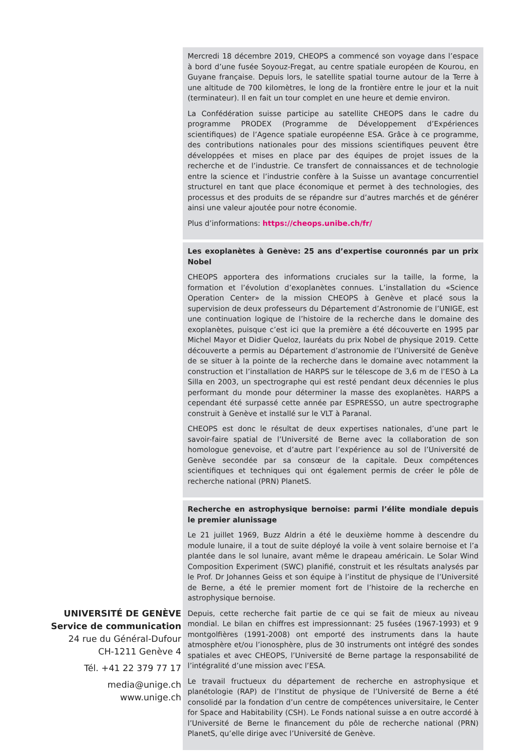UNIVERSITÉ DE GENÈVE
Service de communication
24 rue du Général-Dufour
CH-1211 Genève 4
Tél. +41 22 379 77 17
media@unige.ch
www.unige.ch
Mercredi 18 décembre 2019, CHEOPS a commencé son voyage dans l’espace à bord d’une fusée Soyouz-Fregat, au centre spatiale européen de Kourou, en Guyane française. Depuis lors, le satellite spatial tourne autour de la Terre à une altitude de 700 kilomètres, le long de la frontière entre le jour et la nuit (terminateur). Il en fait un tour complet en une heure et demie environ.
La Confédération suisse participe au satellite CHEOPS dans le cadre du programme PRODEX (Programme de Développement d’Expériences scientifiques) de l’Agence spatiale européenne ESA. Grâce à ce programme, des contributions nationales pour des missions scientifiques peuvent être développées et mises en place par des équipes de projet issues de la recherche et de l’industrie. Ce transfert de connaissances et de technologie entre la science et l’industrie confère à la Suisse un avantage concurrentiel structurel en tant que place économique et permet à des technologies, des processus et des produits de se répandre sur d’autres marchés et de générer ainsi une valeur ajoutée pour notre économie.
Plus d’informations: https://cheops.unibe.ch/fr/
Les exoplanètes à Genève: 25 ans d’expertise couronnés par un prix Nobel
CHEOPS apportera des informations cruciales sur la taille, la forme, la formation et l’évolution d’exoplanètes connues. L’installation du «Science Operation Center» de la mission CHEOPS à Genève et placé sous la supervision de deux professeurs du Département d’Astronomie de l’UNIGE, est une continuation logique de l’histoire de la recherche dans le domaine des exoplanètes, puisque c’est ici que la première a été découverte en 1995 par Michel Mayor et Didier Queloz, lauréats du prix Nobel de physique 2019. Cette découverte a permis au Département d’astronomie de l’Université de Genève de se situer à la pointe de la recherche dans le domaine avec notamment la construction et l’installation de HARPS sur le télescope de 3,6 m de l’ESO à La Silla en 2003, un spectrographe qui est resté pendant deux décennies le plus performant du monde pour déterminer la masse des exoplanètes. HARPS a cependant été surpassé cette année par ESPRESSO, un autre spectrographe construit à Genève et installé sur le VLT à Paranal.
CHEOPS est donc le résultat de deux expertises nationales, d’une part le savoir-faire spatial de l’Université de Berne avec la collaboration de son homologue genevoise, et d’autre part l’expérience au sol de l’Université de Genève secondée par sa consœur de la capitale. Deux compétences scientifiques et techniques qui ont également permis de créer le pôle de recherche national (PRN) PlanetS.
Recherche en astrophysique bernoise: parmi l’élite mondiale depuis le premier alunissage
Le 21 juillet 1969, Buzz Aldrin a été le deuxième homme à descendre du module lunaire, il a tout de suite déployé la voile à vent solaire bernoise et l’a plantée dans le sol lunaire, avant même le drapeau américain. Le Solar Wind Composition Experiment (SWC) planifié, construit et les résultats analysés par le Prof. Dr Johannes Geiss et son équipe à l’institut de physique de l’Université de Berne, a été le premier moment fort de l’histoire de la recherche en astrophysique bernoise.
Depuis, cette recherche fait partie de ce qui se fait de mieux au niveau mondial. Le bilan en chiffres est impressionnant: 25 fusées (1967-1993) et 9 montgolfières (1991-2008) ont emporté des instruments dans la haute atmosphère et/ou l’ionosphère, plus de 30 instruments ont intégré des sondes spatiales et avec CHEOPS, l’Université de Berne partage la responsabilité de l’intégralité d’une mission avec l’ESA.
Le travail fructueux du département de recherche en astrophysique et planétologie (RAP) de l’Institut de physique de l’Université de Berne a été consolidé par la fondation d’un centre de compétences universitaire, le Center for Space and Habitability (CSH). Le Fonds national suisse a en outre accordé à l’Université de Berne le financement du pôle de recherche national (PRN) PlanetS, qu’elle dirige avec l’Université de Genève.